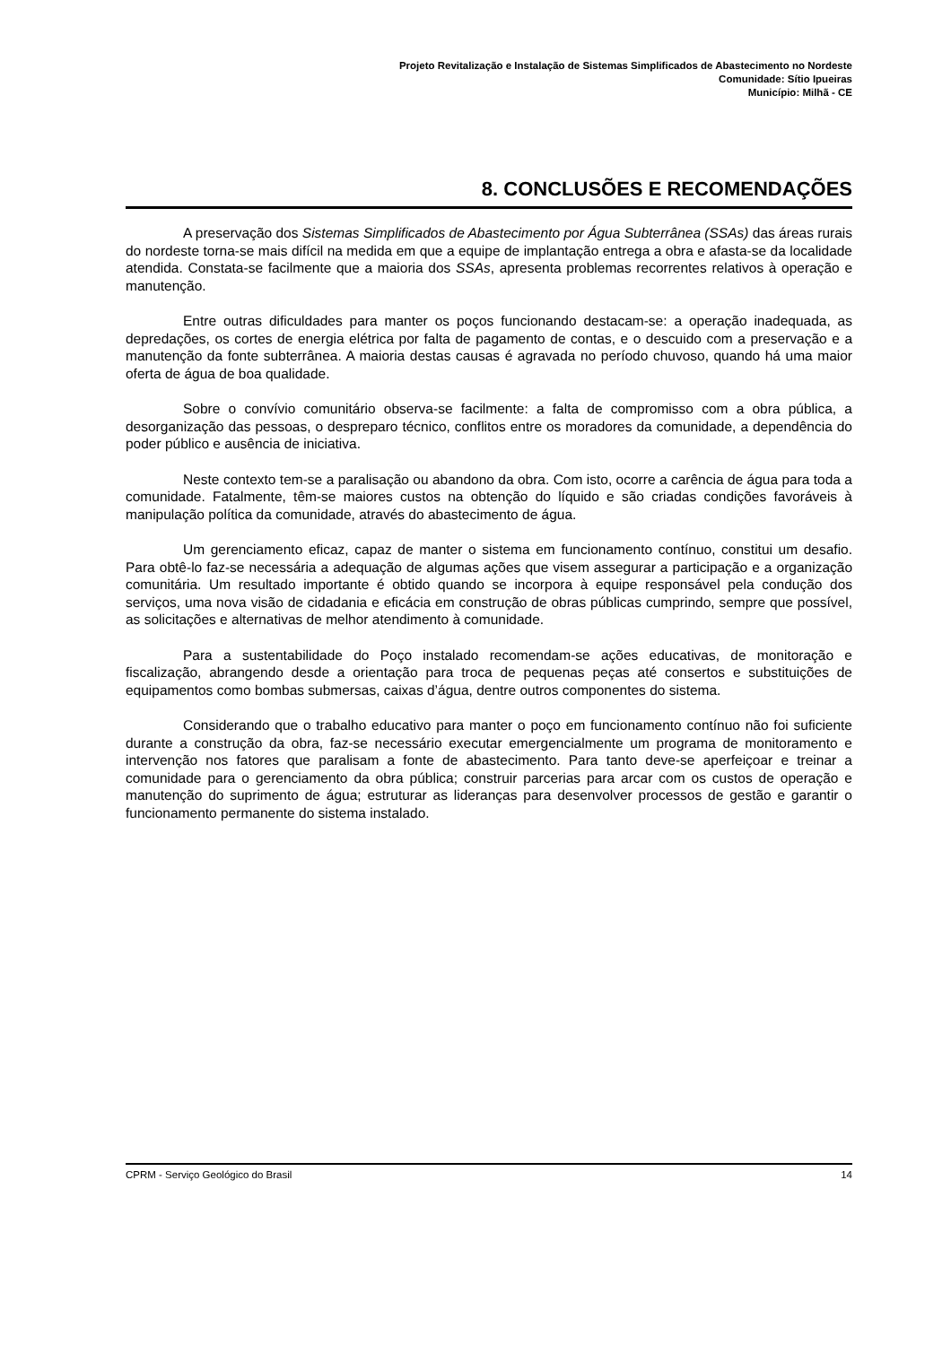Projeto Revitalização e Instalação de Sistemas Simplificados de Abastecimento no Nordeste
Comunidade: Sítio Ipueiras
Município: Milhã - CE
8. CONCLUSÕES E RECOMENDAÇÕES
A preservação dos Sistemas Simplificados de Abastecimento por Água Subterrânea (SSAs) das áreas rurais do nordeste torna-se mais difícil na medida em que a equipe de implantação entrega a obra e afasta-se da localidade atendida. Constata-se facilmente que a maioria dos SSAs, apresenta problemas recorrentes relativos à operação e manutenção.
Entre outras dificuldades para manter os poços funcionando destacam-se: a operação inadequada, as depredações, os cortes de energia elétrica por falta de pagamento de contas, e o descuido com a preservação e a manutenção da fonte subterrânea. A maioria destas causas é agravada no período chuvoso, quando há uma maior oferta de água de boa qualidade.
Sobre o convívio comunitário observa-se facilmente: a falta de compromisso com a obra pública, a desorganização das pessoas, o despreparo técnico, conflitos entre os moradores da comunidade, a dependência do poder público e ausência de iniciativa.
Neste contexto tem-se a paralisação ou abandono da obra. Com isto, ocorre a carência de água para toda a comunidade. Fatalmente, têm-se maiores custos na obtenção do líquido e são criadas condições favoráveis à manipulação política da comunidade, através do abastecimento de água.
Um gerenciamento eficaz, capaz de manter o sistema em funcionamento contínuo, constitui um desafio. Para obtê-lo faz-se necessária a adequação de algumas ações que visem assegurar a participação e a organização comunitária. Um resultado importante é obtido quando se incorpora à equipe responsável pela condução dos serviços, uma nova visão de cidadania e eficácia em construção de obras públicas cumprindo, sempre que possível, as solicitações e alternativas de melhor atendimento à comunidade.
Para a sustentabilidade do Poço instalado recomendam-se ações educativas, de monitoração e fiscalização, abrangendo desde a orientação para troca de pequenas peças até consertos e substituições de equipamentos como bombas submersas, caixas d’água, dentre outros componentes do sistema.
Considerando que o trabalho educativo para manter o poço em funcionamento contínuo não foi suficiente durante a construção da obra, faz-se necessário executar emergencialmente um programa de monitoramento e intervenção nos fatores que paralisam a fonte de abastecimento. Para tanto deve-se aperfeiçoar e treinar a comunidade para o gerenciamento da obra pública; construir parcerias para arcar com os custos de operação e manutenção do suprimento de água; estruturar as lideranças para desenvolver processos de gestão e garantir o funcionamento permanente do sistema instalado.
CPRM - Serviço Geológico do Brasil 14